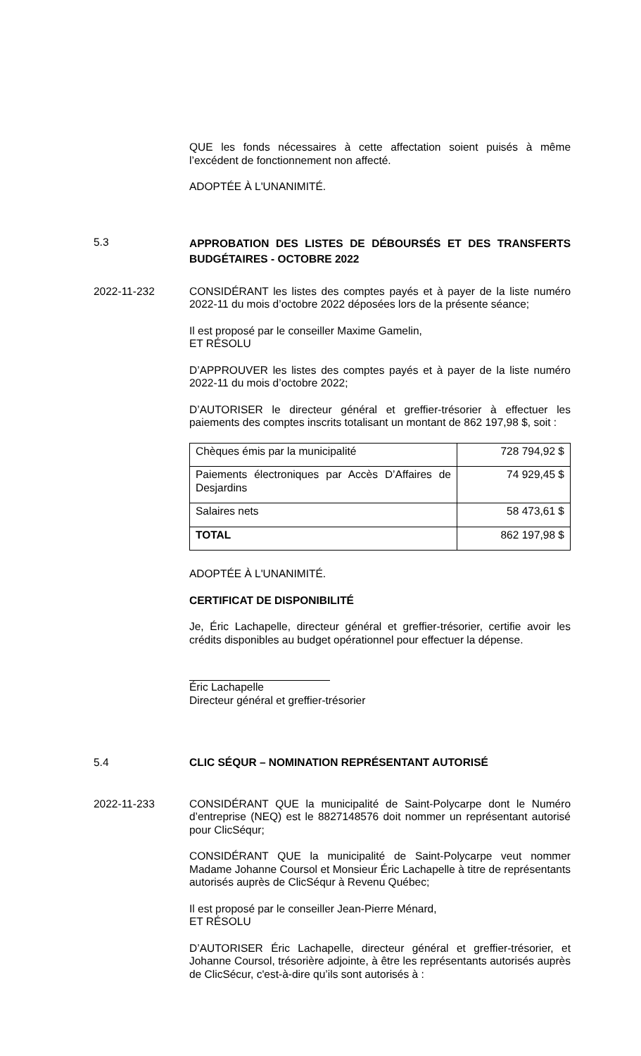QUE les fonds nécessaires à cette affectation soient puisés à même l’excédent de fonctionnement non affecté.
ADOPTÉE À L'UNANIMITÉ.
5.3
APPROBATION DES LISTES DE DÉBOURSÉS ET DES TRANSFERTS BUDGÉTAIRES - OCTOBRE 2022
2022-11-232 CONSIDÉRANT les listes des comptes payés et à payer de la liste numéro 2022-11 du mois d’octobre 2022 déposées lors de la présente séance;
Il est proposé par le conseiller Maxime Gamelin,
ET RÉSOLU
D’APPROUVER les listes des comptes payés et à payer de la liste numéro 2022-11 du mois d’octobre 2022;
D’AUTORISER le directeur général et greffier-trésorier à effectuer les paiements des comptes inscrits totalisant un montant de 862 197,98 $, soit :
| Chèques émis par la municipalité | 728 794,92 $ |
| Paiements électroniques par Accès D’Affaires de Desjardins | 74 929,45 $ |
| Salaires nets | 58 473,61 $ |
| TOTAL | 862 197,98 $ |
ADOPTÉE À L'UNANIMITÉ.
CERTIFICAT DE DISPONIBILITÉ
Je, Éric Lachapelle, directeur général et greffier-trésorier, certifie avoir les crédits disponibles au budget opérationnel pour effectuer la dépense.
Éric Lachapelle
Directeur général et greffier-trésorier
5.4 CLIC SÉQUR – NOMINATION REPRÉSENTANT AUTORISÉ
2022-11-233 CONSIDÉRANT QUE la municipalité de Saint-Polycarpe dont le Numéro d’entreprise (NEQ) est le 8827148576 doit nommer un représentant autorisé pour ClicSéqur;
CONSIDÉRANT QUE la municipalité de Saint-Polycarpe veut nommer Madame Johanne Coursol et Monsieur Éric Lachapelle à titre de représentants autorisés auprès de ClicSéqur à Revenu Québec;
Il est proposé par le conseiller Jean-Pierre Ménard,
ET RÉSOLU
D’AUTORISER Éric Lachapelle, directeur général et greffier-trésorier, et Johanne Coursol, trésorière adjointe, à être les représentants autorisés auprès de ClicSécur, c'est-à-dire qu’ils sont autorisés à :